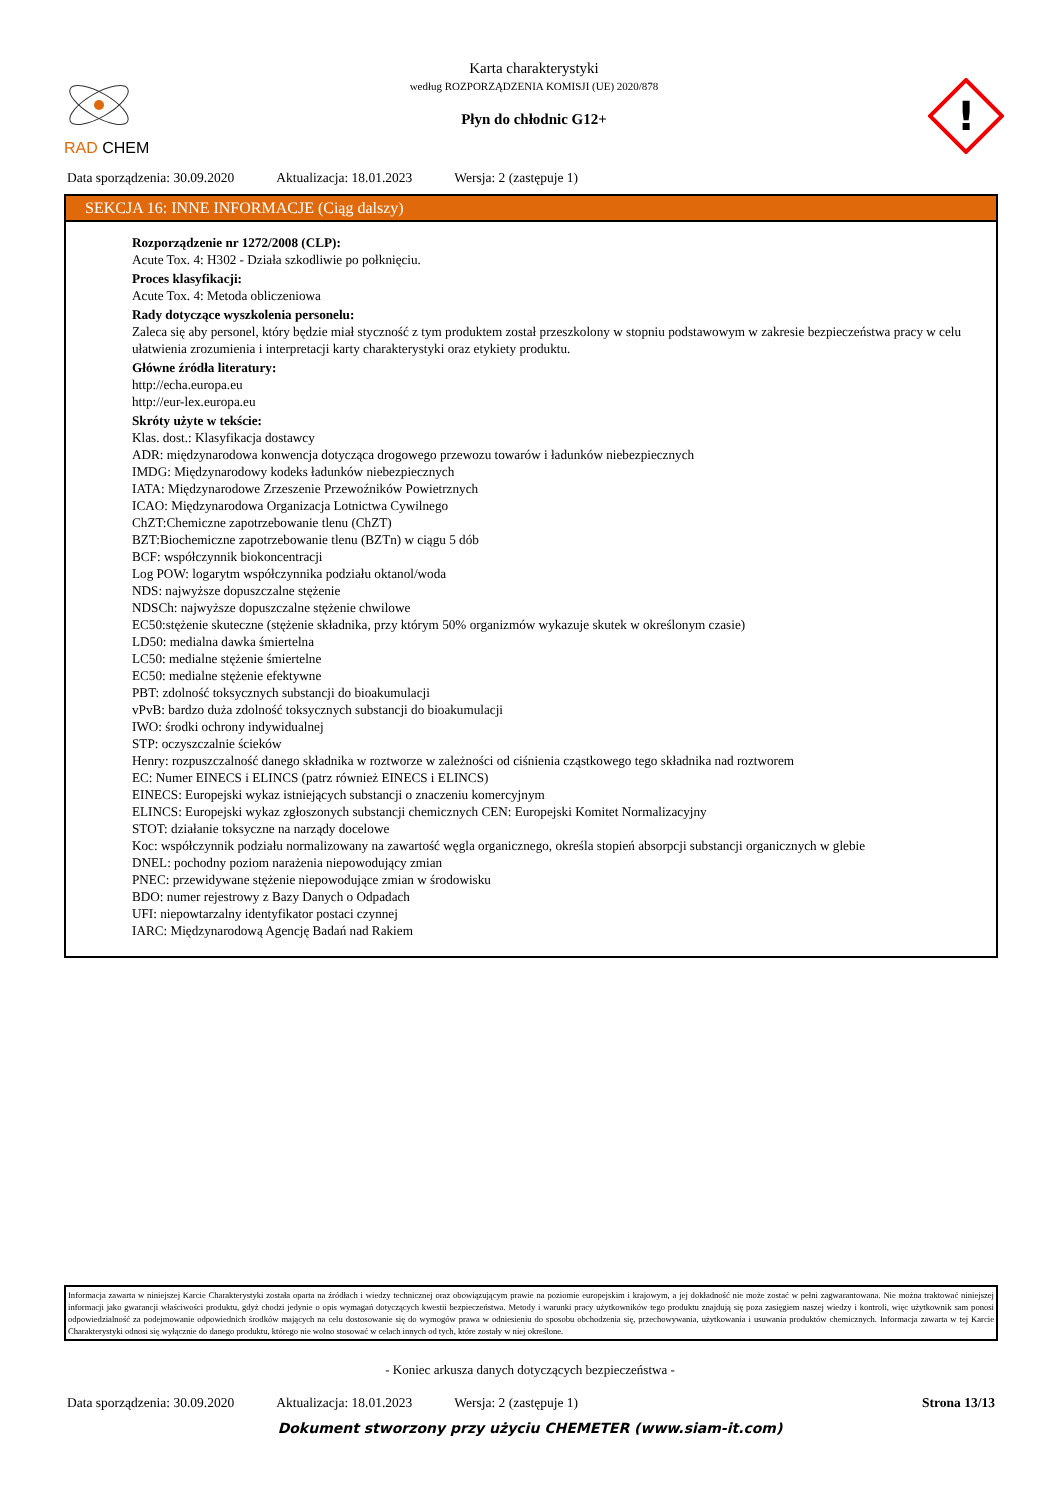RAD CHEM
Karta charakterystyki
według ROZPORZĄDZENIA KOMISJI (UE) 2020/878
Płyn do chłodnic G12+
!
Data sporządzenia: 30.09.2020 Aktualizacja: 18.01.2023 Wersja: 2 (zastępuje 1)
SEKCJA 16: INNE INFORMACJE (Ciąg dalszy)
Rozporządzenie nr 1272/2008 (CLP):
Acute Tox. 4: H302 - Działa szkodliwie po połknięciu.
Proces klasyfikacji:
Acute Tox. 4: Metoda obliczeniowa
Rady dotyczące wyszkolenia personelu:
Zaleca się aby personel, który będzie miał styczność z tym produktem został przeszkolony w stopniu podstawowym w zakresie bezpieczeństwa pracy w celu ułatwienia zrozumienia i interpretacji karty charakterystyki oraz etykiety produktu.
Główne źródła literatury:
http://echa.europa.eu
http://eur-lex.europa.eu
Skróty użyte w tekście:
Klas. dost.: Klasyfikacja dostawcy
ADR: międzynarodowa konwencja dotycząca drogowego przewozu towarów i ładunków niebezpiecznych
IMDG: Międzynarodowy kodeks ładunków niebezpiecznych
IATA: Międzynarodowe Zrzeszenie Przewoźników Powietrznych
ICAO: Międzynarodowa Organizacja Lotnictwa Cywilnego
ChZT:Chemiczne zapotrzebowanie tlenu (ChZT)
BZT:Biochemiczne zapotrzebowanie tlenu (BZTn) w ciągu 5 dób
BCF: współczynnik biokoncentracji
Log POW: logarytm współczynnika podziału oktanol/woda
NDS: najwyższe dopuszczalne stężenie
NDSCh: najwyższe dopuszczalne stężenie chwilowe
EC50:stężenie skuteczne (stężenie składnika, przy którym 50% organizmów wykazuje skutek w określonym czasie)
LD50: medialna dawka śmiertelna
LC50: medialne stężenie śmiertelne
EC50: medialne stężenie efektywne
PBT: zdolność toksycznych substancji do bioakumulacji
vPvB: bardzo duża zdolność toksycznych substancji do bioakumulacji
IWO: środki ochrony indywidualnej
STP: oczyszczalnie ścieków
Henry: rozpuszczalność danego składnika w roztworze w zależności od ciśnienia cząstkowego tego składnika nad roztworem
EC: Numer EINECS i ELINCS (patrz również EINECS i ELINCS)
EINECS: Europejski wykaz istniejących substancji o znaczeniu komercyjnym
ELINCS: Europejski wykaz zgłoszonych substancji chemicznych CEN: Europejski Komitet Normalizacyjny
STOT: działanie toksyczne na narządy docelowe
Koc: współczynnik podziału normalizowany na zawartość węgla organicznego, określa stopień absorpcji substancji organicznych w glebie
DNEL: pochodny poziom narażenia niepowodujący zmian
PNEC: przewidywane stężenie niepowodujące zmian w środowisku
BDO: numer rejestrowy z Bazy Danych o Odpadach
UFI: niepowtarzalny identyfikator postaci czynnej
IARC: Międzynarodową Agencję Badań nad Rakiem
Informacja zawarta w niniejszej Karcie Charakterystyki została oparta na źródłach i wiedzy technicznej oraz obowiązującym prawie na poziomie europejskim i krajowym, a jej dokładność nie może zostać w pełni zagwarantowana. Nie można traktować niniejszej informacji jako gwarancji właściwości produktu, gdyż chodzi jedynie o opis wymagań dotyczących kwestii bezpieczeństwa. Metody i warunki pracy użytkowników tego produktu znajdują się poza zasięgiem naszej wiedzy i kontroli, więc użytkownik sam ponosi odpowiedzialność za podejmowanie odpowiednich środków mających na celu dostosowanie się do wymogów prawa w odniesieniu do sposobu obchodzenia się, przechowywania, użytkowania i usuwania produktów chemicznych. Informacja zawarta w tej Karcie Charakterystyki odnosi się wyłącznie do danego produktu, którego nie wolno stosować w celach innych od tych, które zostały w niej określone.
- Koniec arkusza danych dotyczących bezpieczeństwa -
Data sporządzenia: 30.09.2020 Aktualizacja: 18.01.2023 Wersja: 2 (zastępuje 1) Strona 13/13
Dokument stworzony przy użyciu CHEMETER (www.siam-it.com)